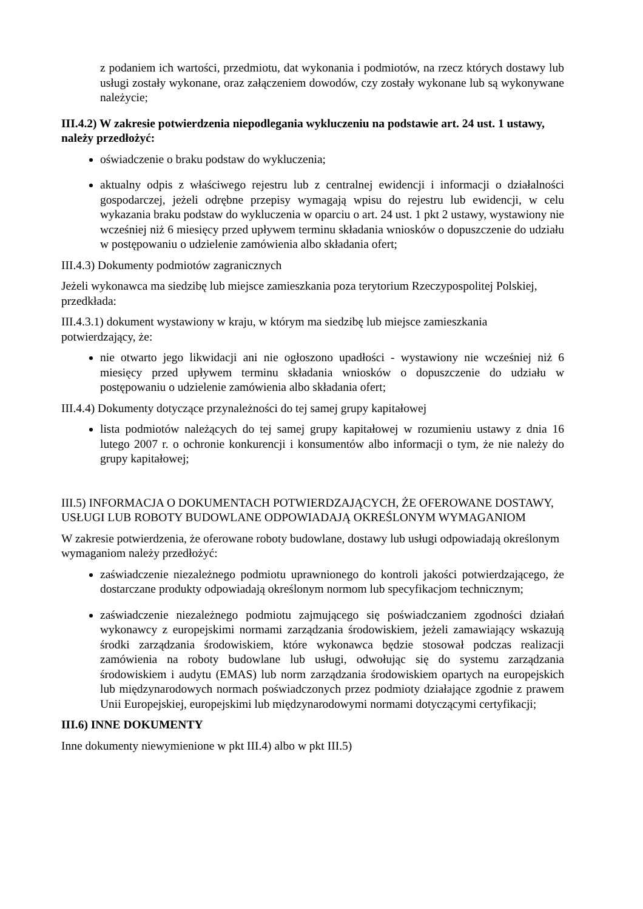z podaniem ich wartości, przedmiotu, dat wykonania i podmiotów, na rzecz których dostawy lub usługi zostały wykonane, oraz załączeniem dowodów, czy zostały wykonane lub są wykonywane należycie;
III.4.2) W zakresie potwierdzenia niepodlegania wykluczeniu na podstawie art. 24 ust. 1 ustawy, należy przedłożyć:
oświadczenie o braku podstaw do wykluczenia;
aktualny odpis z właściwego rejestru lub z centralnej ewidencji i informacji o działalności gospodarczej, jeżeli odrębne przepisy wymagają wpisu do rejestru lub ewidencji, w celu wykazania braku podstaw do wykluczenia w oparciu o art. 24 ust. 1 pkt 2 ustawy, wystawiony nie wcześniej niż 6 miesięcy przed upływem terminu składania wniosków o dopuszczenie do udziału w postępowaniu o udzielenie zamówienia albo składania ofert;
III.4.3) Dokumenty podmiotów zagranicznych
Jeżeli wykonawca ma siedzibę lub miejsce zamieszkania poza terytorium Rzeczypospolitej Polskiej, przedkłada:
III.4.3.1) dokument wystawiony w kraju, w którym ma siedzibę lub miejsce zamieszkania potwierdzający, że:
nie otwarto jego likwidacji ani nie ogłoszono upadłości - wystawiony nie wcześniej niż 6 miesięcy przed upływem terminu składania wniosków o dopuszczenie do udziału w postępowaniu o udzielenie zamówienia albo składania ofert;
III.4.4) Dokumenty dotyczące przynależności do tej samej grupy kapitałowej
lista podmiotów należących do tej samej grupy kapitałowej w rozumieniu ustawy z dnia 16 lutego 2007 r. o ochronie konkurencji i konsumentów albo informacji o tym, że nie należy do grupy kapitałowej;
III.5) INFORMACJA O DOKUMENTACH POTWIERDZAJĄCYCH, ŻE OFEROWANE DOSTAWY, USŁUGI LUB ROBOTY BUDOWLANE ODPOWIADAJĄ OKREŚLONYM WYMAGANIOM
W zakresie potwierdzenia, że oferowane roboty budowlane, dostawy lub usługi odpowiadają określonym wymaganiom należy przedłożyć:
zaświadczenie niezależnego podmiotu uprawnionego do kontroli jakości potwierdzającego, że dostarczane produkty odpowiadają określonym normom lub specyfikacjom technicznym;
zaświadczenie niezależnego podmiotu zajmującego się poświadczaniem zgodności działań wykonawcy z europejskimi normami zarządzania środowiskiem, jeżeli zamawiający wskazują środki zarządzania środowiskiem, które wykonawca będzie stosował podczas realizacji zamówienia na roboty budowlane lub usługi, odwołując się do systemu zarządzania środowiskiem i audytu (EMAS) lub norm zarządzania środowiskiem opartych na europejskich lub międzynarodowych normach poświadczonych przez podmioty działające zgodnie z prawem Unii Europejskiej, europejskimi lub międzynarodowymi normami dotyczącymi certyfikacji;
III.6) INNE DOKUMENTY
Inne dokumenty niewymienione w pkt III.4) albo w pkt III.5)